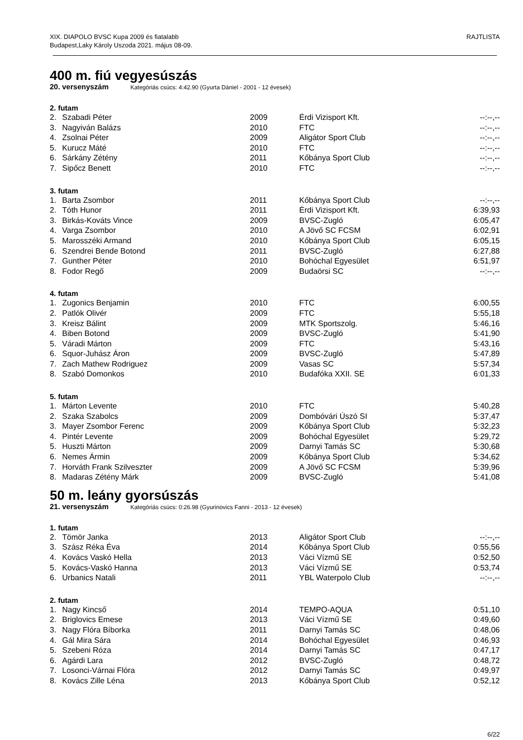XIX. DIAPOLO BVSC Kupa 2009 és fiatalabb
Budapest,Laky Károly Uszoda 2021. május 08-09.
RAJTLISTA
400 m. fiú vegyesúszás
20. versenyszám Kategóriás csúcs: 4:42.90 (Gyurta Dániel - 2001 - 12 évesek)
2. futam
| 2. | Szabadi Péter | 2009 | Érdi Vizisport Kft. | --:--,-- |
| 3. | Nagyiván Balázs | 2010 | FTC | --:--,-- |
| 4. | Zsolnai Péter | 2009 | Aligátor Sport Club | --:--,-- |
| 5. | Kurucz Máté | 2010 | FTC | --:--,-- |
| 6. | Sárkány Zétény | 2011 | Kőbánya Sport Club | --:--,-- |
| 7. | Sipőcz Benett | 2010 | FTC | --:--,-- |
3. futam
| 1. | Barta Zsombor | 2011 | Kőbánya Sport Club | --:--,-- |
| 2. | Tóth Hunor | 2011 | Érdi Vizisport Kft. | 6:39,93 |
| 3. | Birkás-Kováts Vince | 2009 | BVSC-Zugló | 6:05,47 |
| 4. | Varga Zsombor | 2010 | A Jövő SC FCSM | 6:02,91 |
| 5. | Marosszéki Armand | 2010 | Kőbánya Sport Club | 6:05,15 |
| 6. | Szendrei Bende Botond | 2011 | BVSC-Zugló | 6:27,88 |
| 7. | Gunther Péter | 2010 | Bohóchal Egyesület | 6:51,97 |
| 8. | Fodor Regő | 2009 | Budaörsi SC | --:--,-- |
4. futam
| 1. | Zugonics Benjamin | 2010 | FTC | 6:00,55 |
| 2. | Patlók Olivér | 2009 | FTC | 5:55,18 |
| 3. | Kreisz Bálint | 2009 | MTK Sportszolg. | 5:46,16 |
| 4. | Biben Botond | 2009 | BVSC-Zugló | 5:41,90 |
| 5. | Váradi Márton | 2009 | FTC | 5:43,16 |
| 6. | Squor-Juhász Áron | 2009 | BVSC-Zugló | 5:47,89 |
| 7. | Zach Mathew Rodriguez | 2009 | Vasas SC | 5:57,34 |
| 8. | Szabó Domonkos | 2010 | Budafóka XXII. SE | 6:01,33 |
5. futam
| 1. | Márton Levente | 2010 | FTC | 5:40,28 |
| 2. | Szaka Szabolcs | 2009 | Dombóvári Úszó SI | 5:37,47 |
| 3. | Mayer Zsombor Ferenc | 2009 | Kőbánya Sport Club | 5:32,23 |
| 4. | Pintér Levente | 2009 | Bohóchal Egyesület | 5:29,72 |
| 5. | Huszti Márton | 2009 | Darnyi Tamás SC | 5:30,68 |
| 6. | Nemes Ármin | 2009 | Kőbánya Sport Club | 5:34,62 |
| 7. | Horváth Frank Szilveszter | 2009 | A Jövő SC FCSM | 5:39,96 |
| 8. | Madaras Zétény Márk | 2009 | BVSC-Zugló | 5:41,08 |
50 m. leány gyorsúszás
21. versenyszám Kategóriás csúcs: 0:26.98 (Gyurinovics Fanni - 2013 - 12 évesek)
1. futam
| 2. | Tömör Janka | 2013 | Aligátor Sport Club | --:--,-- |
| 3. | Szász Réka Éva | 2014 | Kőbánya Sport Club | 0:55,56 |
| 4. | Kovács Vaskó Hella | 2013 | Váci Vízmű SE | 0:52,50 |
| 5. | Kovács-Vaskó Hanna | 2013 | Váci Vízmű SE | 0:53,74 |
| 6. | Urbanics Natali | 2011 | YBL Waterpolo Club | --:--,-- |
2. futam
| 1. | Nagy Kincső | 2014 | TEMPO-AQUA | 0:51,10 |
| 2. | Briglovics Emese | 2013 | Váci Vízmű SE | 0:49,60 |
| 3. | Nagy Flóra Bíborka | 2011 | Darnyi Tamás SC | 0:48,06 |
| 4. | Gál Mira Sára | 2014 | Bohóchal Egyesület | 0:46,93 |
| 5. | Szebeni Róza | 2014 | Darnyi Tamás SC | 0:47,17 |
| 6. | Agárdi Lara | 2012 | BVSC-Zugló | 0:48,72 |
| 7. | Losonci-Várnai Flóra | 2012 | Darnyi Tamás SC | 0:49,97 |
| 8. | Kovács Zille Léna | 2013 | Kőbánya Sport Club | 0:52,12 |
6/22